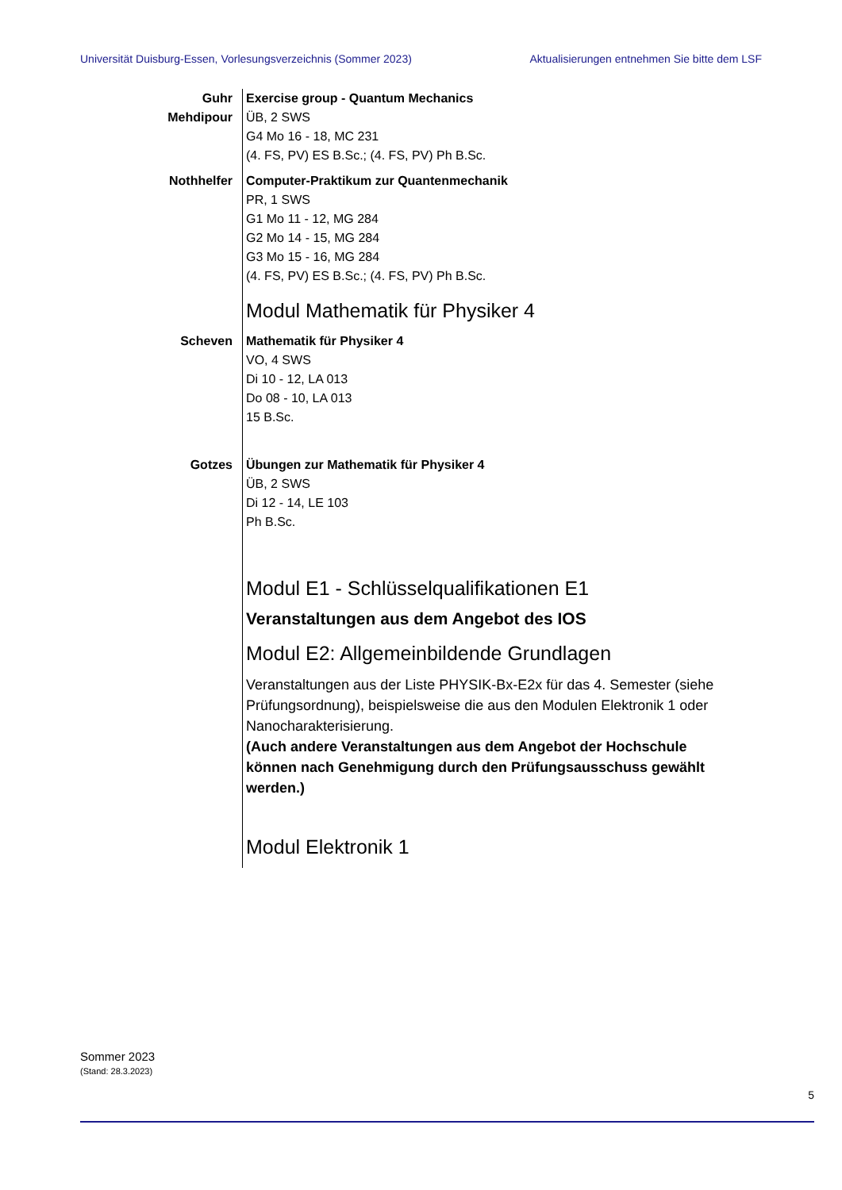Universität Duisburg-Essen, Vorlesungsverzeichnis (Sommer 2023) Aktualisierungen entnehmen Sie bitte dem LSF
Guhr
Mehdipour
Exercise group - Quantum Mechanics
ÜB, 2 SWS
G4 Mo 16 - 18, MC 231
(4. FS, PV) ES B.Sc.; (4. FS, PV) Ph B.Sc.
Nothhelfer Computer-Praktikum zur Quantenmechanik
PR, 1 SWS
G1 Mo 11 - 12, MG 284
G2 Mo 14 - 15, MG 284
G3 Mo 15 - 16, MG 284
(4. FS, PV) ES B.Sc.; (4. FS, PV) Ph B.Sc.
Modul Mathematik für Physiker 4
Scheven Mathematik für Physiker 4
VO, 4 SWS
Di 10 - 12, LA 013
Do 08 - 10, LA 013
15 B.Sc.
Gotzes Übungen zur Mathematik für Physiker 4
ÜB, 2 SWS
Di 12 - 14, LE 103
Ph B.Sc.
Modul E1 - Schlüsselqualifikationen E1
Veranstaltungen aus dem Angebot des IOS
Modul E2: Allgemeinbildende Grundlagen
Veranstaltungen aus der Liste PHYSIK-Bx-E2x für das 4. Semester (siehe Prüfungsordnung), beispielsweise die aus den Modulen Elektronik 1 oder Nanocharakterisierung.
(Auch andere Veranstaltungen aus dem Angebot der Hochschule können nach Genehmigung durch den Prüfungsausschuss gewählt werden.)
Modul Elektronik 1
Sommer 2023
(Stand: 28.3.2023)
5